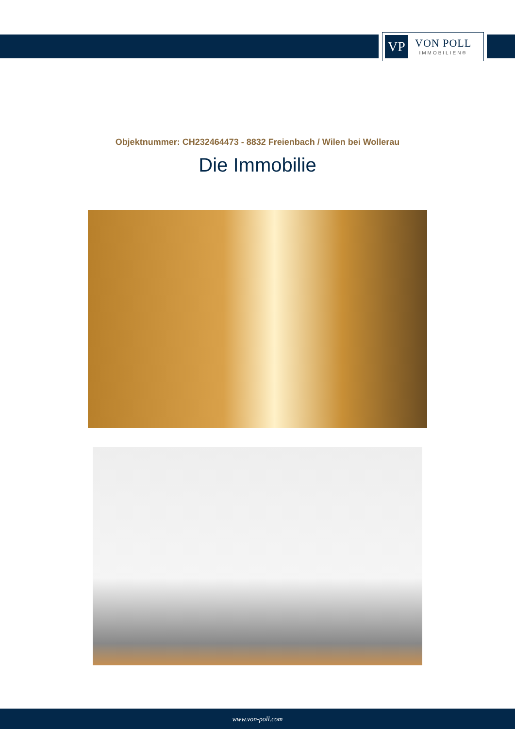VP
VON POLL
IMMOBILIEN®
Objektnummer: CH232464473 - 8832 Freienbach / Wilen bei Wollerau
Die Immobilie
www.von-poll.com